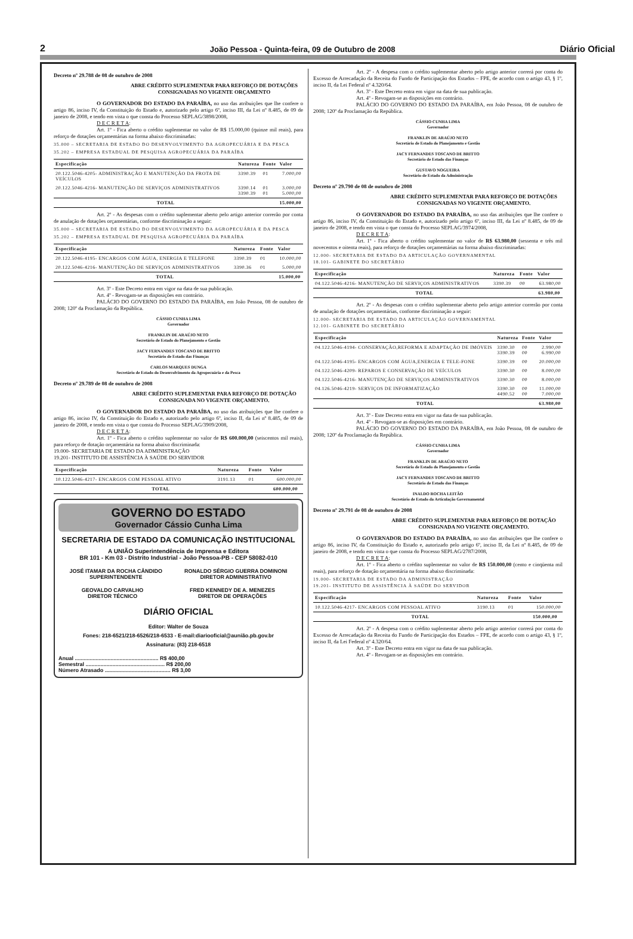2 João Pessoa - Quinta-feira, 09 de Outubro de 2008 Diário Oficial
Decreto nº 29.788 de 08 de outubro de 2008
ABRE CRÉDITO SUPLEMENTAR PARA REFORÇO DE DOTAÇÕES CONSIGNADAS NO VIGENTE ORÇAMENTO
O GOVERNADOR DO ESTADO DA PARAÍBA, no uso das atribuições que lhe confere o artigo 86, inciso IV, da Constituição do Estado e, autorizado pelo artigo 6º, inciso III, da Lei nº 8.485, de 09 de janeiro de 2008, e tendo em vista o que consta do Processo SEPLAG/3898/2008,
D E C R E T A:
Art. 1º - Fica aberto o crédito suplementar no valor de R$ 15.000,00 (quinze mil reais), para reforço de dotações orçamentárias na forma abaixo discriminadas:
35.000 – SECRETARIA DE ESTADO DO DESENVOLVIMENTO DA AGROPECUÁRIA E DA PESCA
35.202 – EMPRESA ESTADUAL DE PESQUISA AGROPECUÁRIA DA PARAÍBA
| Especificação | Natureza | Fonte | Valor |
| --- | --- | --- | --- |
| 20.122.5046-4205- ADMINISTRAÇÃO E MANUTENÇÃO DA FROTA DE VEÍCULOS | 3390.39 | 01 | 7.000,00 |
| 20.122.5046-4216- MANUTENÇÃO DE SERVIÇOS ADMINISTRATIVOS | 3390.14 3390.39 | 01 01 | 3.000,00 5.000,00 |
| TOTAL | | | 15.000,00 |
Art. 2º - As despesas com o crédito suplementar aberto pelo artigo anterior correrão por conta de anulação de dotações orçamentárias, conforme discriminação a seguir:
35.000 – SECRETARIA DE ESTADO DO DESENVOLVIMENTO DA AGROPECUÁRIA E DA PESCA
35.202 – EMPRESA ESTADUAL DE PESQUISA AGROPECUÁRIA DA PARAÍBA
| Especificação | Natureza | Fonte | Valor |
| --- | --- | --- | --- |
| 20.122.5046-4195- ENCARGOS COM ÁGUA, ENERGIA E TELEFONE | 3390.39 | 01 | 10.000,00 |
| 20.122.5046-4216- MANUTENÇÃO DE SERVIÇOS ADMINISTRATIVOS | 3390.36 | 01 | 5.000,00 |
| TOTAL | | | 15.000,00 |
Art. 3º - Este Decreto entra em vigor na data de sua publicação.
Art. 4º - Revogam-se as disposições em contrário.
PALÁCIO DO GOVERNO DO ESTADO DA PARAÍBA, em João Pessoa, 08 de outubro de 2008; 120º da Proclamação da República.
CÁSSIO CUNHA LIMA
Governador
FRANKLIN DE ARAÚJO NETO
Secretário de Estado do Planejamento e Gestão
JACY FERNANDES TOSCANO DE BRITTO
Secretário de Estado das Finanças
CARLOS MARQUES DUNGA
Secretário de Estado do Desenvolvimento da Agropecuária e da Pesca
Decreto nº 29.789 de 08 de outubro de 2008
ABRE CRÉDITO SUPLEMENTAR PARA REFORÇO DE DOTAÇÃO CONSIGNADA NO VIGENTE ORÇAMENTO.
O GOVERNADOR DO ESTADO DA PARAÍBA, no uso das atribuições que lhe confere o artigo 86, inciso IV, da Constituição do Estado e, autorizado pelo artigo 6º, inciso II, da Lei nº 8.485, de 09 de janeiro de 2008, e tendo em vista o que consta do Processo SEPLAG/3909/2008,
D E C R E T A:
Art. 1º - Fica aberto o crédito suplementar no valor de R$ 600.000,00 (seiscentos mil reais), para reforço de dotação orçamentária na forma abaixo discriminada:
19.000- SECRETARIA DE ESTADO DA ADMINISTRAÇÃO
19.201- INSTITUTO DE ASSISTÊNCIA À SAÚDE DO SERVIDOR
| Especificação | Natureza | Fonte | Valor |
| --- | --- | --- | --- |
| 10.122.5046-4217- ENCARGOS COM PESSOAL ATIVO | 3191.13 | 01 | 600.000,00 |
| TOTAL | | | 600.000,00 |
GOVERNO DO ESTADO
Governador Cássio Cunha Lima
SECRETARIA DE ESTADO DA COMUNICAÇÃO INSTITUCIONAL
A UNIÃO Superintendência de Imprensa e Editora
BR 101 - Km 03 - Distrito Industrial - João Pessoa-PB - CEP 58082-010
JOSÉ ITAMAR DA ROCHA CÂNDIDO
SUPERINTENDENTE
RONALDO SÉRGIO GUERRA DOMINONI
DIRETOR ADMINISTRATIVO
GEOVALDO CARVALHO
DIRETOR TÉCNICO
FRED KENNEDY DE A. MENEZES
DIRETOR DE OPERAÇÕES
DIÁRIO OFICIAL
Editor: Walter de Souza
Fones: 218-6521/218-6526/218-6533 - E-mail:diariooficial@aunião.pb.gov.br
Assinatura: (83) 218-6518
Anual ........................................................ R$ 400,00
Semestral ..................................................... R$ 200,00
Número Atrasado ............................................ R$ 3,00
Art. 2º - A despesa com o crédito suplementar aberto pelo artigo anterior correrá por conta do Excesso de Arrecadação da Receita do Fundo de Participação dos Estados – FPE, de acordo com o artigo 43, § 1º, inciso II, da Lei Federal nº 4.320/64.
Art. 3º - Este Decreto entra em vigor na data de sua publicação.
Art. 4º - Revogam-se as disposições em contrário.
PALÁCIO DO GOVERNO DO ESTADO DA PARAÍBA, em João Pessoa, 08 de outubro de 2008; 120º da Proclamação da República.
CÁSSIO CUNHA LIMA
Governador
FRANKLIN DE ARAÚJO NETO
Secretário de Estado do Planejamento e Gestão
JACY FERNANDES TOSCANO DE BRITTO
Secretário de Estado das Finanças
GUSTAVO NOGUEIRA
Secretário de Estado da Administração
Decreto nº 29.790 de 08 de outubro de 2008
ABRE CRÉDITO SUPLEMENTAR PARA REFORÇO DE DOTAÇÕES CONSIGNADAS NO VIGENTE ORÇAMENTO.
O GOVERNADOR DO ESTADO DA PARAÍBA, no uso das atribuições que lhe confere o artigo 86, inciso IV, da Constituição do Estado e, autorizado pelo artigo 6º, inciso III, da Lei nº 8.485, de 09 de janeiro de 2008, e tendo em vista o que consta do Processo SEPLAG/3974/2008,
D E C R E T A:
Art. 1º - Fica aberto o crédito suplementar no valor de R$ 63.980,00 (sessenta e três mil novecentos e oitenta reais), para reforço de dotações orçamentárias na forma abaixo discriminadas:
12.000- SECRETARIA DE ESTADO DA ARTICULAÇÃO GOVERNAMENTAL
18.101- GABINETE DO SECRETÁRIO
| Especificação | Natureza | Fonte | Valor |
| --- | --- | --- | --- |
| 04.122.5046-4216- MANUTENÇÃO DE SERVIÇOS ADMINISTRATIVOS | 3390.39 | 00 | 63.980,00 |
| TOTAL | | | 63.980,00 |
Art. 2º - As despesas com o crédito suplementar aberto pelo artigo anterior correrão por conta de anulação de dotações orçamentárias, conforme discriminação a seguir:
12.000- SECRETARIA DE ESTADO DA ARTICULAÇÃO GOVERNAMENTAL
12.101- GABINETE DO SECRETÁRIO
| Especificação | Natureza | Fonte | Valor |
| --- | --- | --- | --- |
| 04.122.5046-4194- CONSERVAÇÃO,REFORMA E ADAPTAÇÃO DE IMÓVEIS | 3390.30 3390.39 | 00 00 | 2.990,00 6.990,00 |
| 04.122.5046-4195- ENCARGOS COM ÁGUA,ENERGIA E TELE-FONE | 3390.39 | 00 | 20.000,00 |
| 04.122.5046-4209- REPAROS E CONSERVAÇÃO DE VEÍCULOS | 3390.30 | 00 | 8.000,00 |
| 04.122.5046-4216- MANUTENÇÃO DE SERVIÇOS ADMINISTRATIVOS | 3390.30 | 00 | 8.000,00 |
| 04.126.5046-4219- SERVIÇOS DE INFORMATIZAÇÃO | 3390.30 4490.52 | 00 00 | 11.000,00 7.000,00 |
| TOTAL | | | 63.980,00 |
Art. 3º - Este Decreto entra em vigor na data de sua publicação.
Art. 4º - Revogam-se as disposições em contrário.
PALÁCIO DO GOVERNO DO ESTADO DA PARAÍBA, em João Pessoa, 08 de outubro de 2008; 120º da Proclamação da República.
CÁSSIO CUNHA LIMA
Governador
FRANKLIN DE ARAÚJO NETO
Secretário de Estado do Planejamento e Gestão
JACY FERNANDES TOSCANO DE BRITTO
Secretário de Estado das Finanças
INALDO ROCHA LEITÃO
Secretário de Estado da Articulação Governamental
Decreto nº 29.791 de 08 de outubro de 2008
ABRE CRÉDITO SUPLEMENTAR PARA REFORÇO DE DOTAÇÃO CONSIGNADA NO VIGENTE ORÇAMENTO.
O GOVERNADOR DO ESTADO DA PARAÍBA, no uso das atribuições que lhe confere o artigo 86, inciso IV, da Constituição do Estado e, autorizado pelo artigo 6º, inciso II, da Lei nº 8.485, de 09 de janeiro de 2008, e tendo em vista o que consta do Processo SEPLAG/2787/2008,
D E C R E T A:
Art. 1º - Fica aberto o crédito suplementar no valor de R$ 150.000,00 (cento e cinqüenta mil reais), para reforço de dotação orçamentária na forma abaixo discriminada:
19.000- SECRETARIA DE ESTADO DA ADMINISTRAÇÃO
19.201- INSTITUTO DE ASSISTÊNCIA À SAÚDE DO SERVIDOR
| Especificação | Natureza | Fonte | Valor |
| --- | --- | --- | --- |
| 10.122.5046-4217- ENCARGOS COM PESSOAL ATIVO | 3190.13 | 01 | 150.000,00 |
| TOTAL | | | 150.000,00 |
Art. 2º - A despesa com o crédito suplementar aberto pelo artigo anterior correrá por conta do Excesso de Arrecadação da Receita do Fundo de Participação dos Estados – FPE, de acordo com o artigo 43, § 1º, inciso II, da Lei Federal nº 4.320/64.
Art. 3º - Este Decreto entra em vigor na data de sua publicação.
Art. 4º - Revogam-se as disposições em contrário.